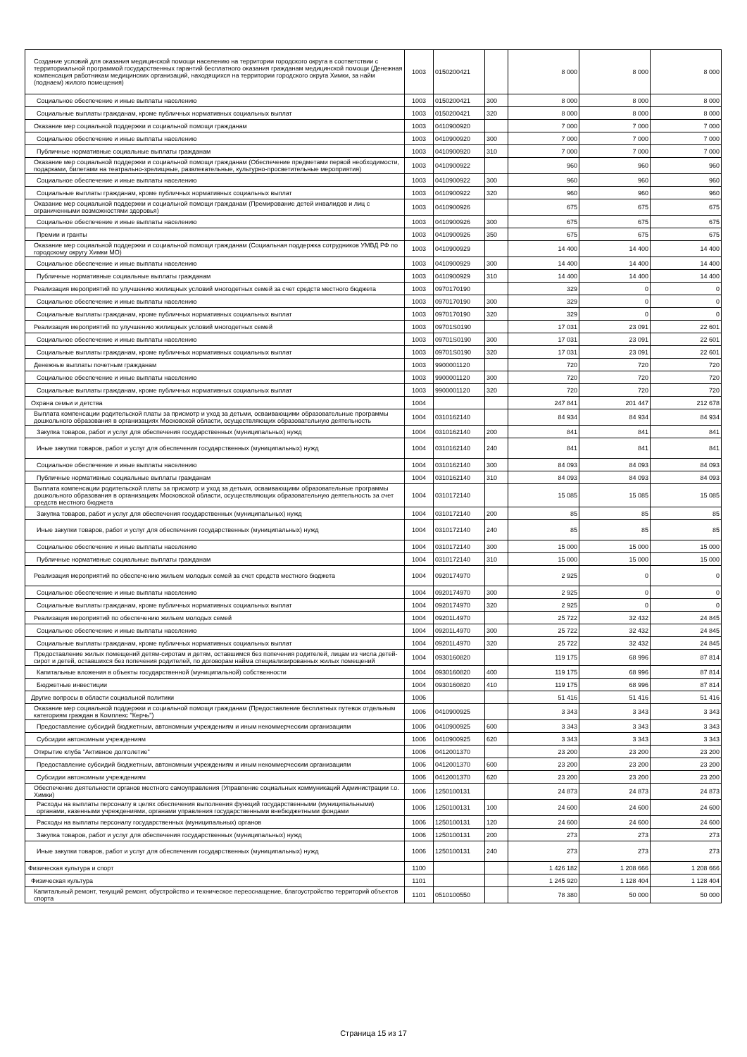| Создание условий для оказания медицинской помощи населению на территории городского округа в соответствии с территориальной программой государственных гарантий бесплатного оказания гражданам медицинской помощи (Денежная компенсация работникам медицинских организаций, находящихся на территории городского округа Химки, за найм (поднаем) жилого помещения) | 1003 | 0150200421 | | 8 000 | 8 000 | 8 000 |
| Социальное обеспечение и иные выплаты населению | 1003 | 0150200421 | 300 | 8 000 | 8 000 | 8 000 |
| Социальные выплаты гражданам, кроме публичных нормативных социальных выплат | 1003 | 0150200421 | 320 | 8 000 | 8 000 | 8 000 |
| Оказание мер социальной поддержки и социальной помощи гражданам | 1003 | 0410900920 | | 7 000 | 7 000 | 7 000 |
| Социальное обеспечение и иные выплаты населению | 1003 | 0410900920 | 300 | 7 000 | 7 000 | 7 000 |
| Публичные нормативные социальные выплаты гражданам | 1003 | 0410900920 | 310 | 7 000 | 7 000 | 7 000 |
| Оказание мер социальной поддержки и социальной помощи гражданам (Обеспечение предметами первой необходимости, подарками, билетами на театрально-зрелищные, развлекательные, культурно-просветительные мероприятия) | 1003 | 0410900922 | | 960 | 960 | 960 |
| Социальное обеспечение и иные выплаты населению | 1003 | 0410900922 | 300 | 960 | 960 | 960 |
| Социальные выплаты гражданам, кроме публичных нормативных социальных выплат | 1003 | 0410900922 | 320 | 960 | 960 | 960 |
| Оказание мер социальной поддержки и социальной помощи гражданам (Премирование детей инвалидов и лиц с ограниченными возможностями здоровья) | 1003 | 0410900926 | | 675 | 675 | 675 |
| Социальное обеспечение и иные выплаты населению | 1003 | 0410900926 | 300 | 675 | 675 | 675 |
| Премии и гранты | 1003 | 0410900926 | 350 | 675 | 675 | 675 |
| Оказание мер социальной поддержки и социальной помощи гражданам (Социальная поддержка сотрудников УМВД РФ по городскому округу Химки МО) | 1003 | 0410900929 | | 14 400 | 14 400 | 14 400 |
| Социальное обеспечение и иные выплаты населению | 1003 | 0410900929 | 300 | 14 400 | 14 400 | 14 400 |
| Публичные нормативные социальные выплаты гражданам | 1003 | 0410900929 | 310 | 14 400 | 14 400 | 14 400 |
| Реализация мероприятий по улучшению жилищных условий многодетных семей за счет средств местного бюджета | 1003 | 0970170190 | | 329 | 0 | 0 |
| Социальное обеспечение и иные выплаты населению | 1003 | 0970170190 | 300 | 329 | 0 | 0 |
| Социальные выплаты гражданам, кроме публичных нормативных социальных выплат | 1003 | 0970170190 | 320 | 329 | 0 | 0 |
| Реализация мероприятий по улучшению жилищных условий многодетных семей | 1003 | 09701S0190 | | 17 031 | 23 091 | 22 601 |
| Социальное обеспечение и иные выплаты населению | 1003 | 09701S0190 | 300 | 17 031 | 23 091 | 22 601 |
| Социальные выплаты гражданам, кроме публичных нормативных социальных выплат | 1003 | 09701S0190 | 320 | 17 031 | 23 091 | 22 601 |
| Денежные выплаты почетным гражданам | 1003 | 9900001120 | | 720 | 720 | 720 |
| Социальное обеспечение и иные выплаты населению | 1003 | 9900001120 | 300 | 720 | 720 | 720 |
| Социальные выплаты гражданам, кроме публичных нормативных социальных выплат | 1003 | 9900001120 | 320 | 720 | 720 | 720 |
| Охрана семьи и детства | 1004 | | | 247 841 | 201 447 | 212 678 |
| Выплата компенсации родительской платы за присмотр и уход за детьми, осваивающими образовательные программы дошкольного образования в организациях Московской области, осуществляющих образовательную деятельность | 1004 | 0310162140 | | 84 934 | 84 934 | 84 934 |
| Закупка товаров, работ и услуг для обеспечения государственных (муниципальных) нужд | 1004 | 0310162140 | 200 | 841 | 841 | 841 |
| Иные закупки товаров, работ и услуг для обеспечения государственных (муниципальных) нужд | 1004 | 0310162140 | 240 | 841 | 841 | 841 |
| Социальное обеспечение и иные выплаты населению | 1004 | 0310162140 | 300 | 84 093 | 84 093 | 84 093 |
| Публичные нормативные социальные выплаты гражданам | 1004 | 0310162140 | 310 | 84 093 | 84 093 | 84 093 |
| Выплата компенсации родительской платы за присмотр и уход за детьми, осваивающими образовательные программы дошкольного образования в организациях Московской области, осуществляющих образовательную деятельность за счет средств местного бюджета | 1004 | 0310172140 | | 15 085 | 15 085 | 15 085 |
| Закупка товаров, работ и услуг для обеспечения государственных (муниципальных) нужд | 1004 | 0310172140 | 200 | 85 | 85 | 85 |
| Иные закупки товаров, работ и услуг для обеспечения государственных (муниципальных) нужд | 1004 | 0310172140 | 240 | 85 | 85 | 85 |
| Социальное обеспечение и иные выплаты населению | 1004 | 0310172140 | 300 | 15 000 | 15 000 | 15 000 |
| Публичные нормативные социальные выплаты гражданам | 1004 | 0310172140 | 310 | 15 000 | 15 000 | 15 000 |
| Реализация мероприятий по обеспечению жильем молодых семей за счет средств местного бюджета | 1004 | 0920174970 | | 2 925 | 0 | 0 |
| Социальное обеспечение и иные выплаты населению | 1004 | 0920174970 | 300 | 2 925 | 0 | 0 |
| Социальные выплаты гражданам, кроме публичных нормативных социальных выплат | 1004 | 0920174970 | 320 | 2 925 | 0 | 0 |
| Реализация мероприятий по обеспечению жильем молодых семей | 1004 | 09201L4970 | | 25 722 | 32 432 | 24 845 |
| Социальное обеспечение и иные выплаты населению | 1004 | 09201L4970 | 300 | 25 722 | 32 432 | 24 845 |
| Социальные выплаты гражданам, кроме публичных нормативных социальных выплат | 1004 | 09201L4970 | 320 | 25 722 | 32 432 | 24 845 |
| Предоставление жилых помещений детям-сиротам и детям, оставшимся без попечения родителей, лицам из числа детей-сирот и детей, оставшихся без попечения родителей, по договорам найма специализированных жилых помещений | 1004 | 0930160820 | | 119 175 | 68 996 | 87 814 |
| Капитальные вложения в объекты государственной (муниципальной) собственности | 1004 | 0930160820 | 400 | 119 175 | 68 996 | 87 814 |
| Бюджетные инвестиции | 1004 | 0930160820 | 410 | 119 175 | 68 996 | 87 814 |
| Другие вопросы в области социальной политики | 1006 | | | 51 416 | 51 416 | 51 416 |
| Оказание мер социальной поддержки и социальной помощи гражданам (Предоставление бесплатных путевок отдельным категориям граждан в Комплекс "Керчь") | 1006 | 0410900925 | | 3 343 | 3 343 | 3 343 |
| Предоставление субсидий бюджетным, автономным учреждениям и иным некоммерческим организациям | 1006 | 0410900925 | 600 | 3 343 | 3 343 | 3 343 |
| Субсидии автономным учреждениям | 1006 | 0410900925 | 620 | 3 343 | 3 343 | 3 343 |
| Открытие клуба "Активное долголетие" | 1006 | 0412001370 | | 23 200 | 23 200 | 23 200 |
| Предоставление субсидий бюджетным, автономным учреждениям и иным некоммерческим организациям | 1006 | 0412001370 | 600 | 23 200 | 23 200 | 23 200 |
| Субсидии автономным учреждениям | 1006 | 0412001370 | 620 | 23 200 | 23 200 | 23 200 |
| Обеспечение деятельности органов местного самоуправления (Управление социальных коммуникаций Администрации г.о. Химки) | 1006 | 1250100131 | | 24 873 | 24 873 | 24 873 |
| Расходы на выплаты персоналу в целях обеспечения выполнения функций государственными (муниципальными) органами, казенными учреждениями, органами управления государственными внебюджетными фондами | 1006 | 1250100131 | 100 | 24 600 | 24 600 | 24 600 |
| Расходы на выплаты персоналу государственных (муниципальных) органов | 1006 | 1250100131 | 120 | 24 600 | 24 600 | 24 600 |
| Закупка товаров, работ и услуг для обеспечения государственных (муниципальных) нужд | 1006 | 1250100131 | 200 | 273 | 273 | 273 |
| Иные закупки товаров, работ и услуг для обеспечения государственных (муниципальных) нужд | 1006 | 1250100131 | 240 | 273 | 273 | 273 |
| Физическая культура и спорт | 1100 | | | 1 426 182 | 1 208 666 | 1 208 666 |
| Физическая культура | 1101 | | | 1 245 920 | 1 128 404 | 1 128 404 |
| Капитальный ремонт, текущий ремонт, обустройство и техническое переоснащение, благоустройство территорий объектов спорта | 1101 | 0510100550 | | 78 380 | 50 000 | 50 000 |
Страница 15 из 17